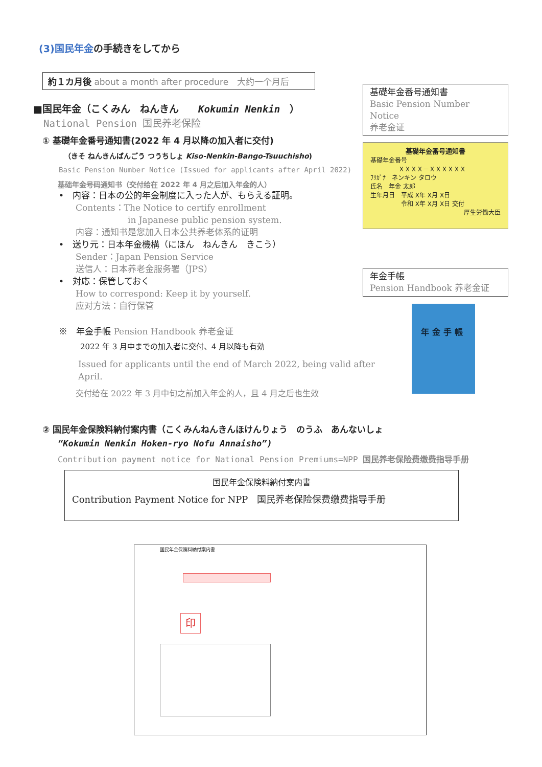(3)国民年金の手続きをしてから
約１カ月後 about a month after procedure　大约一个月后
■国民年金（こくみん　ねんきん　　Kokumin Nenkin　）
National Pension 国民养老保险
① 基礎年金番号通知書(2022 年 4 月以降の加入者に交付)
（きそ ねんきんばんごう つうちしょ Kiso-Nenkin-Bango-Tsuuchisho)
Basic Pension Number Notice (Issued for applicants after April 2022)
基础年金号码通知书（交付给在 2022 年 4 月之后加入年金的人）
•　内容：日本の公的年金制度に入った人が、もらえる証明。
Contents：The Notice to certify enrollment
in Japanese public pension system.
内容：通知书是您加入日本公共养老体系的证明
•　送り元：日本年金機構（にほん　ねんきん　きこう）
Sender：Japan Pension Service
送信人：日本养老金服务署（JPS）
•　対応：保管しておく
How to correspond: Keep it by yourself.
应对方法：自行保管
※　年金手帳 Pension Handbook 养老金证
2022 年 3 月中までの加入者に交付、4 月以降も有効
Issued for applicants until the end of March 2022, being valid after April.
交付给在 2022 年 3 月中旬之前加入年金的人，且 4 月之后也生效
② 国民年金保険料納付案内書（こくみんねんきんほけんりょう　のうふ　あんないしょ
“Kokumin Nenkin Hoken-ryo Nofu Annaisho”)
Contribution payment notice for National Pension Premiums=NPP 国民养老保险费缴费指导手册
国民年金保険料納付案内書
Contribution Payment Notice for NPP　国民养老保险保费缴费指导手册
国民年金保険料納付案内書
印
基礎年金番号通知書
Basic Pension Number Notice
养老金证
基礎年金番号通知書
基礎年金番号
ＸＸＸＸ－ＸＸＸＸＸＸ
ﾌﾘｶﾞﾅ　ネンキン タロウ
氏名　年金 太郎
生年月日　平成 X年 X月 X日
令和 X年 X月 X日 交付
厚生労働大臣
年金手帳
Pension Handbook 养老金证
年金手帳